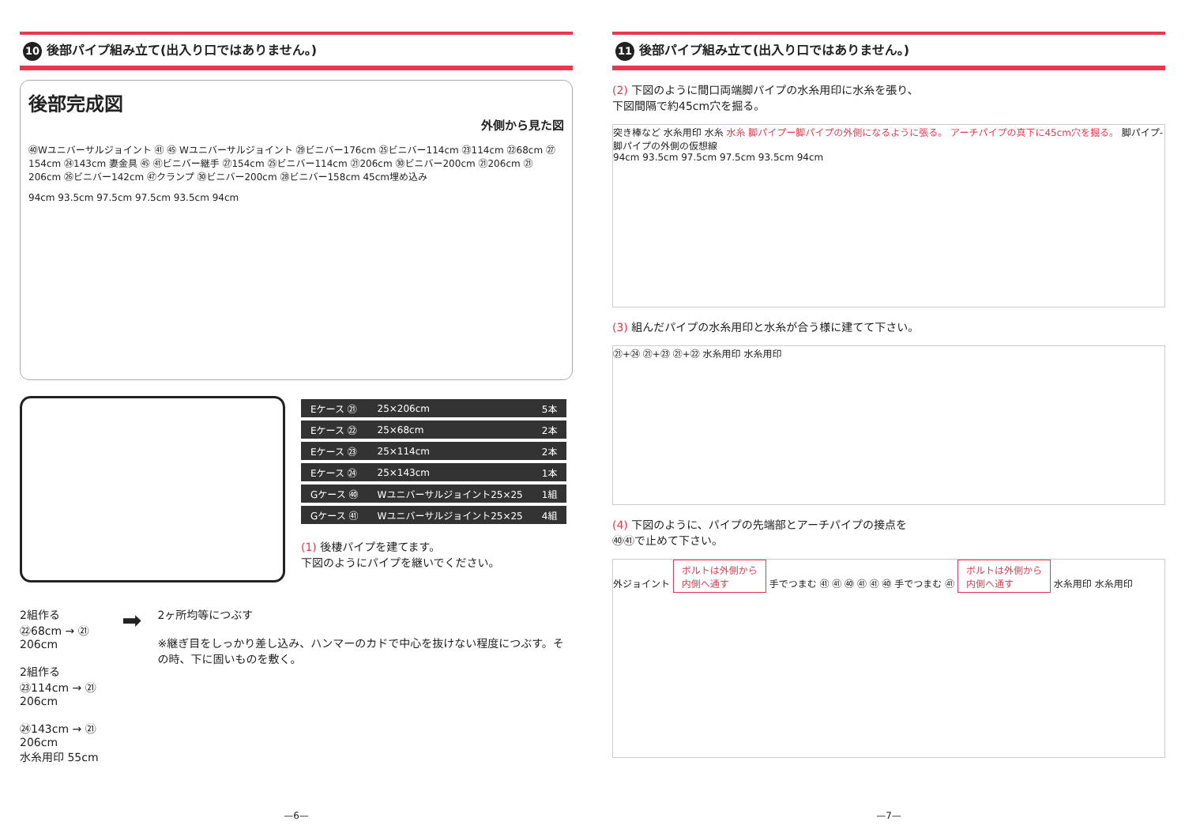10 後部パイプ組み立て(出入り口ではありません。)
後部完成図
外側から見た図
㊵Wユニバーサルジョイント ㊶ ㊺ Wユニバーサルジョイント ㉙ビニバー176cm ㉕ビニバー114cm ㉓114cm ㉒68cm ㉗154cm ㉔143cm 妻金具 ㊺ ㊶ビニバー継手 ㉗154cm ㉕ビニバー114cm ㉑206cm ㉚ビニバー200cm ㉑206cm ㉑206cm ㉖ビニバー142cm ㊼クランプ ㉚ビニバー200cm ㉘ビニバー158cm 45cm埋め込み
94cm 93.5cm 97.5cm 97.5cm 93.5cm 94cm
| Eケース ㉑ | 25×206cm | 5本 |
| Eケース ㉒ | 25×68cm | 2本 |
| Eケース ㉓ | 25×114cm | 2本 |
| Eケース ㉔ | 25×143cm | 1本 |
| Gケース ㊵ | Wユニバーサルジョイント25×25 | 1組 |
| Gケース ㊶ | Wユニバーサルジョイント25×25 | 4組 |
(1) 後棲パイプを建てます。
下図のようにパイプを継いでください。
2組作る
㉒68cm → ㉑206cm
2組作る
㉓114cm → ㉑206cm
㉔143cm → ㉑206cm
水糸用印 55cm
➡
2ヶ所均等につぶす
※継ぎ目をしっかり差し込み、ハンマーのカドで中心を抜けない程度につぶす。その時、下に固いものを敷く。
—6—
11 後部パイプ組み立て(出入り口ではありません。)
(2) 下図のように間口両端脚パイプの水糸用印に水糸を張り、
下図間隔で約45cm穴を掘る。
突き棒など 水糸用印 水糸 水糸 脚パイプー脚パイプの外側になるように張る。 アーチパイプの真下に45cm穴を掘る。 脚パイプ-脚パイプの外側の仮想線
94cm 93.5cm 97.5cm 97.5cm 93.5cm 94cm
(3) 組んだパイプの水糸用印と水糸が合う様に建てて下さい。
㉑+㉔ ㉑+㉓ ㉑+㉒ 水糸用印 水糸用印
(4) 下図のように、パイプの先端部とアーチパイプの接点を
㊵㊶で止めて下さい。
外ジョイント ボルトは外側から
内側へ通す 手でつまむ ㊶ ㊶ ㊵ ㊶ ㊶ ㊵ 手でつまむ ㊶ ボルトは外側から
内側へ通す 水糸用印 水糸用印
—7—